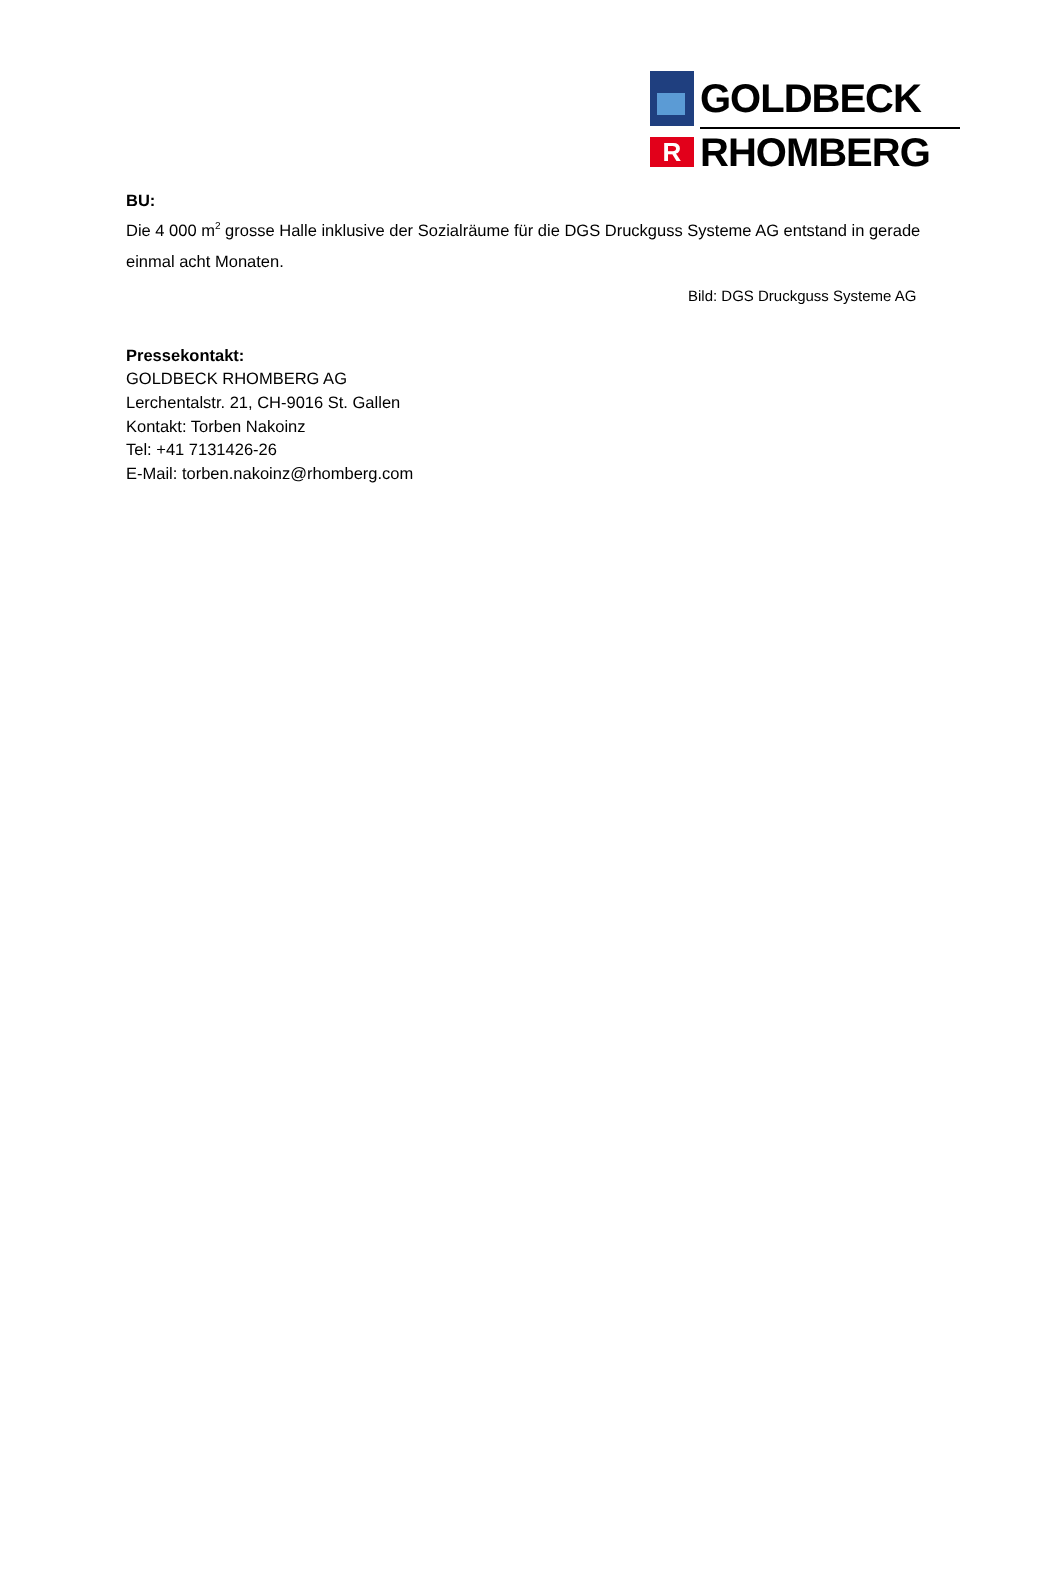GOLDBECK
R
RHOMBERG
BU:
Die 4 000 m<sup>2</sup> grosse Halle inklusive der Sozialräume für die DGS Druckguss Systeme AG entstand in gerade einmal acht Monaten.
Bild: DGS Druckguss Systeme AG
Pressekontakt:
GOLDBECK RHOMBERG AG
Lerchentalstr. 21, CH-9016 St. Gallen
Kontakt: Torben Nakoinz
Tel: +41 7131426-26
E-Mail: torben.nakoinz@rhomberg.com